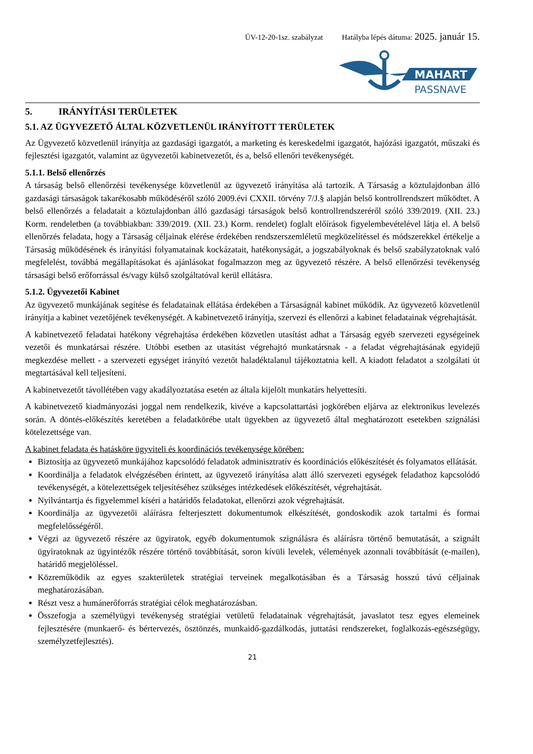ÜV-12-20-1sz. szabályzat Hatályba lépés dátuma: 2025. január 15.
MAHART
PASSNAVE
5. IRÁNYÍTÁSI TERÜLETEK
5.1. AZ ÜGYVEZETŐ ÁLTAL KÖZVETLENÜL IRÁNYÍTOTT TERÜLETEK
Az Ügyvezető közvetlenül irányítja az gazdasági igazgatót, a marketing és kereskedelmi igazgatót, hajózási igazgatót, műszaki és fejlesztési igazgatót, valamint az ügyvezetői kabinetvezetőt, és a, belső ellenőri tevékenységét.
5.1.1. Belső ellenőrzés
A társaság belső ellenőrzési tevékenysége közvetlenül az ügyvezető irányítása alá tartozik. A Társaság a köztulajdonban álló gazdasági társaságok takarékosabb működéséről szóló 2009.évi CXXII. törvény 7/J.§ alapján belső kontrollrendszert működtet. A belső ellenőrzés a feladatait a köztulajdonban álló gazdasági társaságok belső kontrollrendszeréről szóló 339/2019. (XII. 23.) Korm. rendeletben (a továbbiakban: 339/2019. (XII. 23.) Korm. rendelet) foglalt előírások figyelembevételével látja el. A belső ellenőrzés feladata, hogy a Társaság céljainak elérése érdekében rendszerszemléletű megközelítéssel és módszerekkel értékelje a Társaság működésének és irányítási folyamatainak kockázatait, hatékonyságát, a jogszabályoknak és belső szabályzatoknak való megfelelést, továbbá megállapításokat és ajánlásokat fogalmazzon meg az ügyvezető részére. A belső ellenőrzési tevékenység társasági belső erőforrással és/vagy külső szolgáltatóval kerül ellátásra.
5.1.2. Ügyvezetői Kabinet
Az ügyvezető munkájának segítése és feladatainak ellátása érdekében a Társaságnál kabinet működik. Az ügyvezető közvetlenül irányítja a kabinet vezetőjének tevékenységét. A kabinetvezető irányítja, szervezi és ellenőrzi a kabinet feladatainak végrehajtását.
A kabinetvezető feladatai hatékony végrehajtása érdekében közvetlen utasítást adhat a Társaság egyéb szervezeti egységeinek vezetői és munkatársai részére. Utóbbi esetben az utasítást végrehajtó munkatársnak - a feladat végrehajtásának egyidejű megkezdése mellett - a szervezeti egységet irányító vezetőt haladéktalanul tájékoztatnia kell. A kiadott feladatot a szolgálati út megtartásával kell teljesíteni.
A kabinetvezetőt távollétében vagy akadályoztatása esetén az általa kijelölt munkatárs helyettesíti.
A kabinetvezető kiadmányozási joggal nem rendelkezik, kivéve a kapcsolattartási jogkörében eljárva az elektronikus levelezés során. A döntés-előkészítés keretében a feladatkörébe utalt ügyekben az ügyvezető által meghatározott esetekben szignálási kötelezettsége van.
A kabinet feladata és hatásköre ügyviteli és koordinációs tevékenysége körében:
Biztosítja az ügyvezető munkájához kapcsolódó feladatok adminisztratív és koordinációs előkészítését és folyamatos ellátását.
Koordinálja a feladatok elvégzésében érintett, az ügyvezető irányítása alatt álló szervezeti egységek feladathoz kapcsolódó tevékenységét, a kötelezettségek teljesítéséhez szükséges intézkedések előkészítését, végrehajtását.
Nyilvántartja és figyelemmel kíséri a határidős feladatokat, ellenőrzi azok végrehajtását.
Koordinálja az ügyvezetői aláírásra felterjesztett dokumentumok elkészítését, gondoskodik azok tartalmi és formai megfelelősségéről.
Végzi az ügyvezető részére az ügyiratok, egyéb dokumentumok szignálásra és aláírásra történő bemutatását, a szignált ügyiratoknak az ügyintézők részére történő továbbítását, soron kívüli levelek, vélemények azonnali továbbítását (e-mailen), határidő megjelöléssel.
Közreműködik az egyes szakterületek stratégiai terveinek megalkotásában és a Társaság hosszú távú céljainak meghatározásában.
Részt vesz a humánerőforrás stratégiai célok meghatározásban.
Összefogja a személyügyi tevékenység stratégiai vetületű feladatainak végrehajtását, javaslatot tesz egyes elemeinek fejlesztésére (munkaerő- és bértervezés, ösztönzés, munkaidő-gazdálkodás, juttatási rendszereket, foglalkozás-egészségügy, személyzetfejlesztés).
21